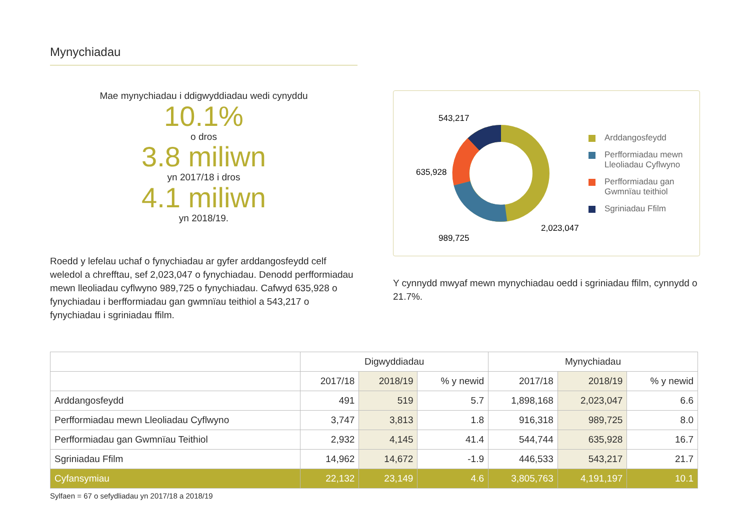Mynychiadau
Mae mynychiadau i ddigwyddiadau wedi cynyddu
10.1%
o dros
3.8 miliwn
yn 2017/18 i dros
4.1 miliwn
yn 2018/19.
Roedd y lefelau uchaf o fynychiadau ar gyfer arddangosfeydd celf weledol a chrefftau, sef 2,023,047 o fynychiadau. Denodd perfformiadau mewn lleoliadau cyflwyno 989,725 o fynychiadau. Cafwyd 635,928 o fynychiadau i berfformiadau gan gwmnïau teithiol a 543,217 o fynychiadau i sgriniadau ffilm.
543,217
635,928
989,725
2,023,047
Arddangosfeydd
Perfformiadau mewn
Lleoliadau Cyflwyno
Perfformiadau gan
Gwmnïau teithiol
Sgriniadau Ffilm
Y cynnydd mwyaf mewn mynychiadau oedd i sgriniadau ffilm, cynnydd o 21.7%.
| | Digwyddiadau | | | Mynychiadau | | |
| --- | --- | --- | --- | --- | --- | --- |
| | 2017/18 | 2018/19 | % y newid | 2017/18 | 2018/19 | % y newid |
| Arddangosfeydd | 491 | 519 | 5.7 | 1,898,168 | 2,023,047 | 6.6 |
| Perfformiadau mewn Lleoliadau Cyflwyno | 3,747 | 3,813 | 1.8 | 916,318 | 989,725 | 8.0 |
| Perfformiadau gan Gwmnïau Teithiol | 2,932 | 4,145 | 41.4 | 544,744 | 635,928 | 16.7 |
| Sgriniadau Ffilm | 14,962 | 14,672 | -1.9 | 446,533 | 543,217 | 21.7 |
| Cyfansymiau | 22,132 | 23,149 | 4.6 | 3,805,763 | 4,191,197 | 10.1 |
Sylfaen = 67 o sefydliadau yn 2017/18 a 2018/19